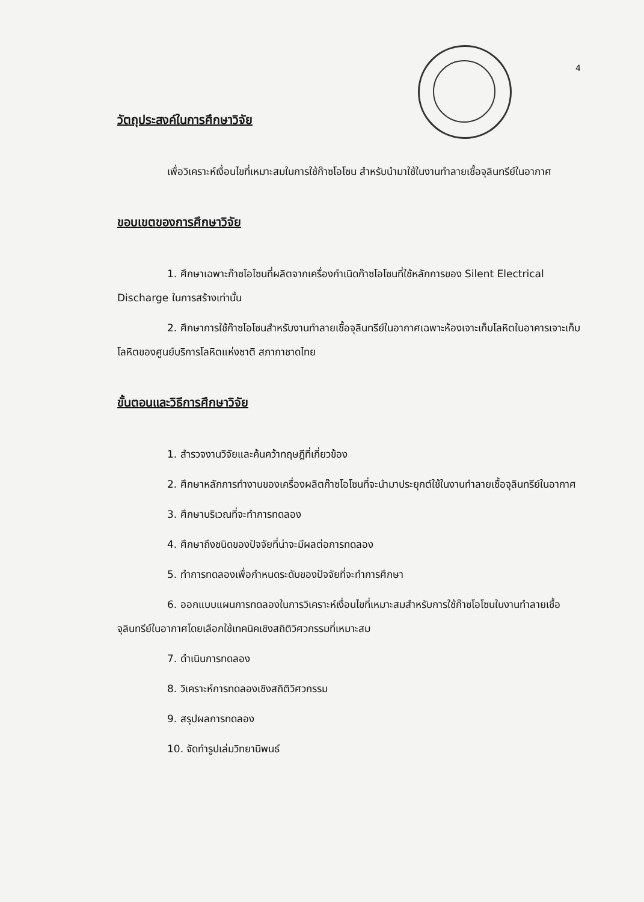4
วัตถุประสงค์ในการศึกษาวิจัย
เพื่อวิเคราะห์เงื่อนไขที่เหมาะสมในการใช้ก๊าซโอโซน สำหรับนำมาใช้ในงานทำลายเชื้อจุลินทรีย์ในอากาศ
ขอบเขตของการศึกษาวิจัย
1. ศึกษาเฉพาะก๊าซโอโซนที่ผลิตจากเครื่องกำเนิดก๊าซโอโซนที่ใช้หลักการของ Silent Electrical Discharge ในการสร้างเท่านั้น
2. ศึกษาการใช้ก๊าซโอโซนสำหรับงานทำลายเชื้อจุลินทรีย์ในอากาศเฉพาะห้องเจาะเก็บโลหิตในอาคารเจาะเก็บโลหิตของศูนย์บริการโลหิตแห่งชาติ สภากาชาดไทย
ขั้นตอนและวิธีการศึกษาวิจัย
1. สำรวจงานวิจัยและค้นคว้าทฤษฎีที่เกี่ยวข้อง
2. ศึกษาหลักการทำงานของเครื่องผลิตก๊าซโอโซนที่จะนำมาประยุกต์ใช้ในงานทำลายเชื้อจุลินทรีย์ในอากาศ
3. ศึกษาบริเวณที่จะทำการทดลอง
4. ศึกษาถึงชนิดของปัจจัยที่น่าจะมีผลต่อการทดลอง
5. ทำการทดลองเพื่อกำหนดระดับของปัจจัยที่จะทำการศึกษา
6. ออกแบบแผนการทดลองในการวิเคราะห์เงื่อนไขที่เหมาะสมสำหรับการใช้ก๊าซโอโซนในงานทำลายเชื้อจุลินทรีย์ในอากาศโดยเลือกใช้เทคนิคเชิงสถิติวิศวกรรมที่เหมาะสม
7. ดำเนินการทดลอง
8. วิเคราะห์การทดลองเชิงสถิติวิศวกรรม
9. สรุปผลการทดลอง
10. จัดทำรูปเล่มวิทยานิพนธ์